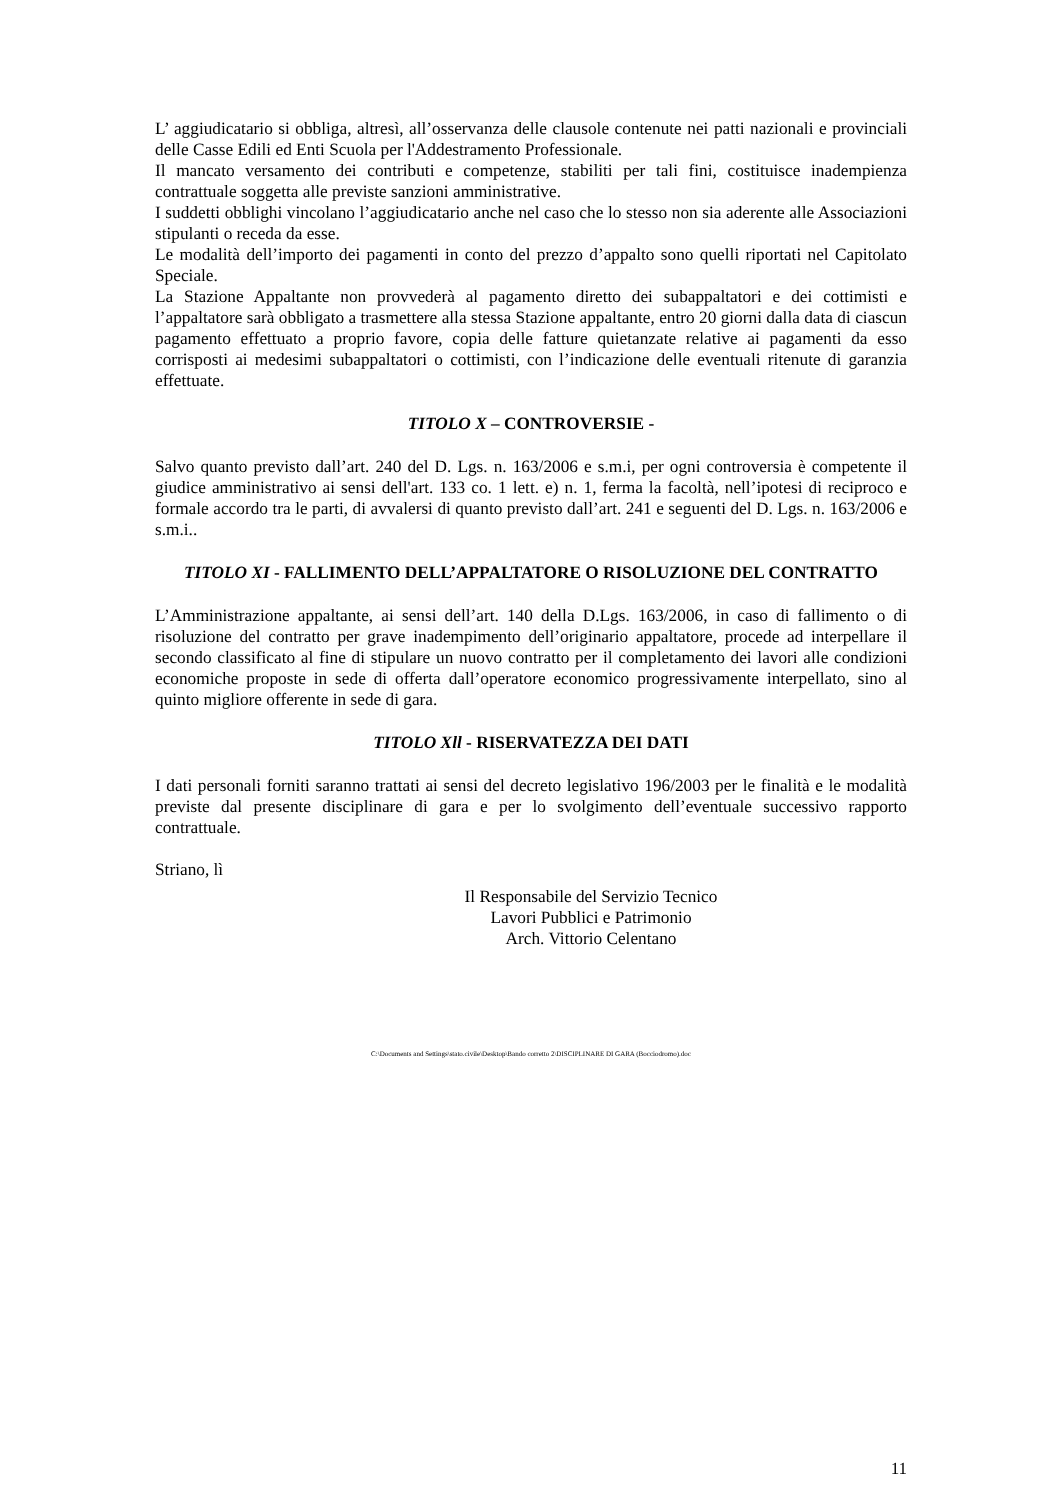L’ aggiudicatario si obbliga, altresì, all’osservanza delle clausole contenute nei patti nazionali e provinciali delle Casse Edili ed Enti Scuola per l'Addestramento Professionale.
Il mancato versamento dei contributi e competenze, stabiliti per tali fini, costituisce inadempienza contrattuale soggetta alle previste sanzioni amministrative.
I suddetti obblighi vincolano l’aggiudicatario anche nel caso che lo stesso non sia aderente alle Associazioni stipulanti o receda da esse.
Le modalità dell’importo dei pagamenti in conto del prezzo d’appalto sono quelli riportati nel Capitolato Speciale.
La Stazione Appaltante non provvederà al pagamento diretto dei subappaltatori e dei cottimisti e l’appaltatore sarà obbligato a trasmettere alla stessa Stazione appaltante, entro 20 giorni dalla data di ciascun pagamento effettuato a proprio favore, copia delle fatture quietanzate relative ai pagamenti da esso corrisposti ai medesimi subappaltatori o cottimisti, con l’indicazione delle eventuali ritenute di garanzia effettuate.
TITOLO X – CONTROVERSIE -
Salvo quanto previsto dall’art. 240 del D. Lgs. n. 163/2006 e s.m.i, per ogni controversia è competente il giudice amministrativo ai sensi dell'art. 133 co. 1 lett. e) n. 1, ferma la facoltà, nell’ipotesi di reciproco e formale accordo tra le parti, di avvalersi di quanto previsto dall’art. 241 e seguenti del D. Lgs. n. 163/2006 e s.m.i..
TITOLO XI - FALLIMENTO DELL’APPALTATORE O RISOLUZIONE DEL CONTRATTO
L’Amministrazione appaltante, ai sensi dell’art. 140 della D.Lgs. 163/2006, in caso di fallimento o di risoluzione del contratto per grave inadempimento dell’originario appaltatore, procede ad interpellare il secondo classificato al fine di stipulare un nuovo contratto per il completamento dei lavori alle condizioni economiche proposte in sede di offerta dall’operatore economico progressivamente interpellato, sino al quinto migliore offerente in sede di gara.
TITOLO Xll - RISERVATEZZA DEI DATI
I dati personali forniti saranno trattati ai sensi del decreto legislativo 196/2003 per le finalità e le modalità previste dal presente disciplinare di gara e per lo svolgimento dell’eventuale successivo rapporto contrattuale.
Striano, lì
Il Responsabile del Servizio Tecnico
Lavori Pubblici e Patrimonio
Arch. Vittorio Celentano
C:\Documents and Settings\stato.civile\Desktop\Bando corretto 2\DISCIPLINARE DI GARA (Bocciodromo).doc
11